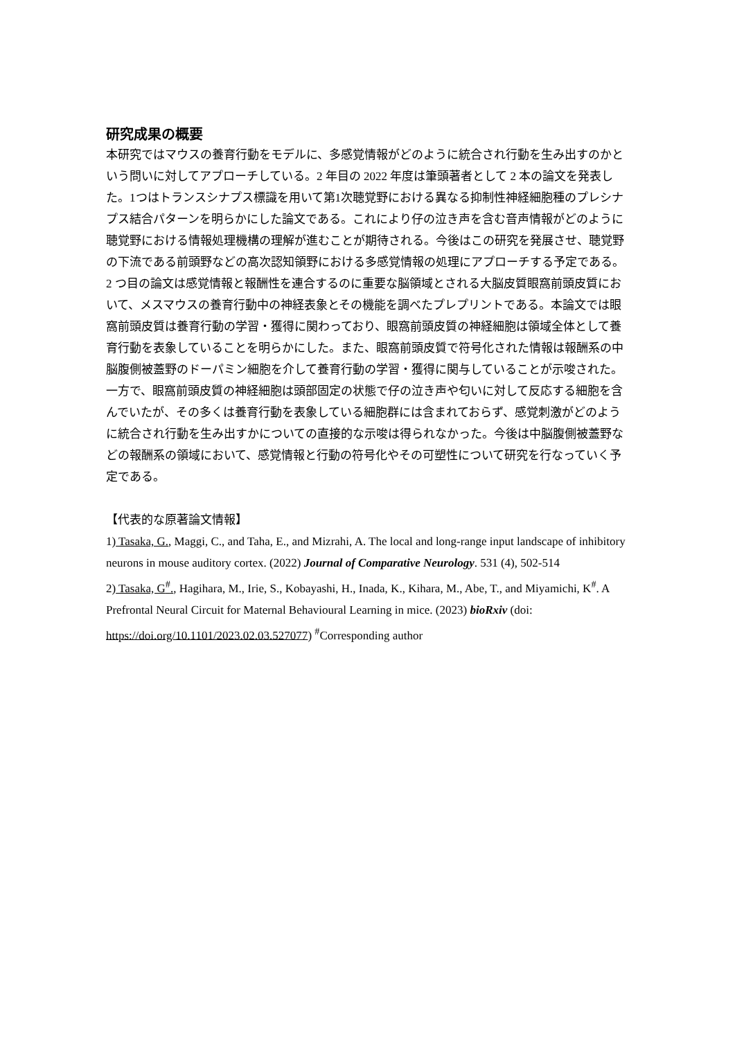研究成果の概要
本研究ではマウスの養育行動をモデルに、多感覚情報がどのように統合され行動を生み出すのかという問いに対してアプローチしている。2 年目の 2022 年度は筆頭著者として 2 本の論文を発表した。1つはトランスシナプス標識を用いて第1次聴覚野における異なる抑制性神経細胞種のプレシナプス結合パターンを明らかにした論文である。これにより仔の泣き声を含む音声情報がどのように聴覚野における情報処理機構の理解が進むことが期待される。今後はこの研究を発展させ、聴覚野の下流である前頭野などの高次認知領野における多感覚情報の処理にアプローチする予定である。
2 つ目の論文は感覚情報と報酬性を連合するのに重要な脳領域とされる大脳皮質眼窩前頭皮質において、メスマウスの養育行動中の神経表象とその機能を調べたプレプリントである。本論文では眼窩前頭皮質は養育行動の学習・獲得に関わっており、眼窩前頭皮質の神経細胞は領域全体として養育行動を表象していることを明らかにした。また、眼窩前頭皮質で符号化された情報は報酬系の中脳腹側被蓋野のドーパミン細胞を介して養育行動の学習・獲得に関与していることが示唆された。一方で、眼窩前頭皮質の神経細胞は頭部固定の状態で仔の泣き声や匂いに対して反応する細胞を含んでいたが、その多くは養育行動を表象している細胞群には含まれておらず、感覚刺激がどのように統合され行動を生み出すかについての直接的な示唆は得られなかった。今後は中脳腹側被蓋野などの報酬系の領域において、感覚情報と行動の符号化やその可塑性について研究を行なっていく予定である。
【代表的な原著論文情報】
1) Tasaka, G., Maggi, C., and Taha, E., and Mizrahi, A. The local and long-range input landscape of inhibitory neurons in mouse auditory cortex. (2022) Journal of Comparative Neurology. 531 (4), 502-514
2) Tasaka, G<sup>#</sup>., Hagihara, M., Irie, S., Kobayashi, H., Inada, K., Kihara, M., Abe, T., and Miyamichi, K<sup>#</sup>. A Prefrontal Neural Circuit for Maternal Behavioural Learning in mice. (2023) bioRxiv (doi: https://doi.org/10.1101/2023.02.03.527077) <sup>#</sup>Corresponding author